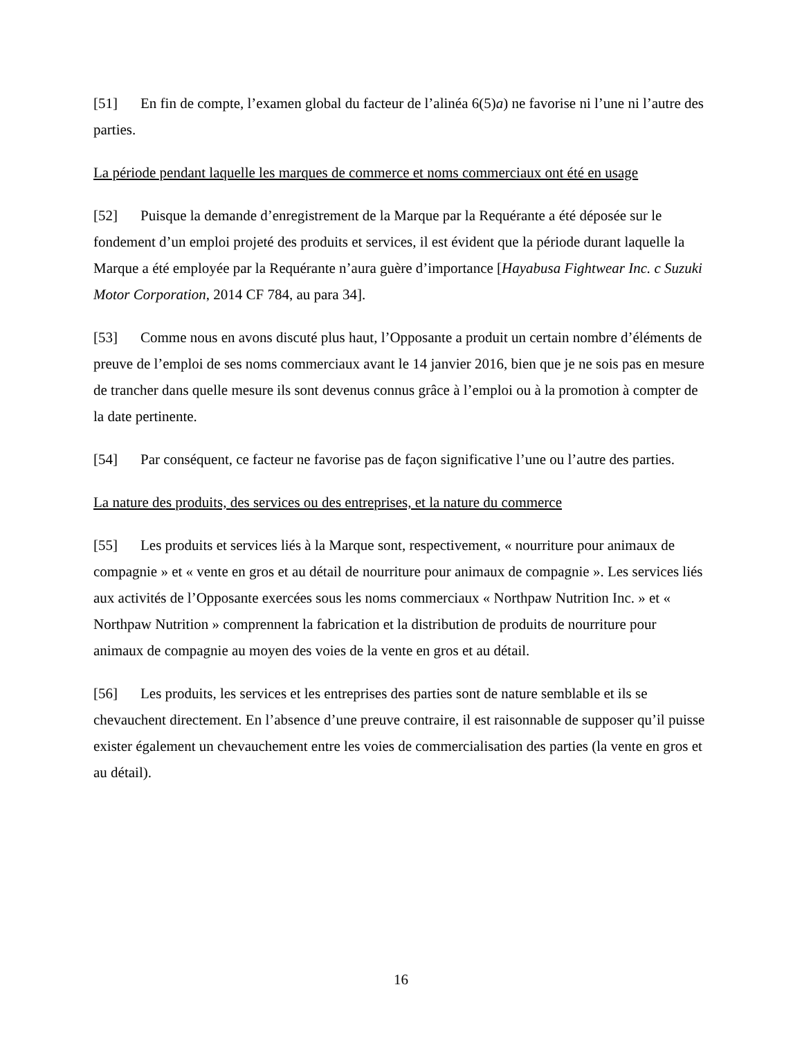[51] En fin de compte, l’examen global du facteur de l’alinéa 6(5)a) ne favorise ni l’une ni l’autre des parties.
La période pendant laquelle les marques de commerce et noms commerciaux ont été en usage
[52] Puisque la demande d’enregistrement de la Marque par la Requérante a été déposée sur le fondement d’un emploi projeté des produits et services, il est évident que la période durant laquelle la Marque a été employée par la Requérante n’aura guère d’importance [Hayabusa Fightwear Inc. c Suzuki Motor Corporation, 2014 CF 784, au para 34].
[53] Comme nous en avons discuté plus haut, l’Opposante a produit un certain nombre d’éléments de preuve de l’emploi de ses noms commerciaux avant le 14 janvier 2016, bien que je ne sois pas en mesure de trancher dans quelle mesure ils sont devenus connus grâce à l’emploi ou à la promotion à compter de la date pertinente.
[54] Par conséquent, ce facteur ne favorise pas de façon significative l’une ou l’autre des parties.
La nature des produits, des services ou des entreprises, et la nature du commerce
[55] Les produits et services liés à la Marque sont, respectivement, « nourriture pour animaux de compagnie » et « vente en gros et au détail de nourriture pour animaux de compagnie ». Les services liés aux activités de l’Opposante exercées sous les noms commerciaux « Northpaw Nutrition Inc. » et « Northpaw Nutrition » comprennent la fabrication et la distribution de produits de nourriture pour animaux de compagnie au moyen des voies de la vente en gros et au détail.
[56] Les produits, les services et les entreprises des parties sont de nature semblable et ils se chevauchent directement. En l’absence d’une preuve contraire, il est raisonnable de supposer qu’il puisse exister également un chevauchement entre les voies de commercialisation des parties (la vente en gros et au détail).
16